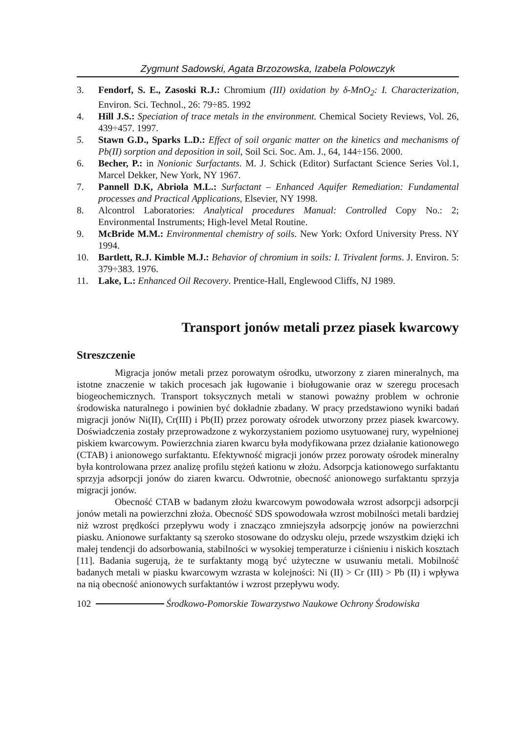Zygmunt Sadowski, Agata Brzozowska, Izabela Polowczyk
3. Fendorf, S. E., Zasoski R.J.: Chromium (III) oxidation by δ-MnO<sub>2</sub>: I. Characterization, Environ. Sci. Technol., 26: 79÷85. 1992
4. Hill J.S.: Speciation of trace metals in the environment. Chemical Society Reviews, Vol. 26, 439÷457. 1997.
5. Stawn G.D., Sparks L.D.: Effect of soil organic matter on the kinetics and mechanisms of Pb(II) sorption and deposition in soil, Soil Sci. Soc. Am. J., 64, 144÷156. 2000.
6. Becher, P.: in Nonionic Surfactants. M. J. Schick (Editor) Surfactant Science Series Vol.1, Marcel Dekker, New York, NY 1967.
7. Pannell D.K, Abriola M.L.: Surfactant – Enhanced Aquifer Remediation: Fundamental processes and Practical Applications, Elsevier, NY 1998.
8. Alcontrol Laboratories: Analytical procedures Manual: Controlled Copy No.: 2; Environmental Instruments; High-level Metal Routine.
9. McBride M.M.: Environmental chemistry of soils. New York: Oxford University Press. NY 1994.
10. Bartlett, R.J. Kimble M.J.: Behavior of chromium in soils: I. Trivalent forms. J. Environ. 5: 379÷383. 1976.
11. Lake, L.: Enhanced Oil Recovery. Prentice-Hall, Englewood Cliffs, NJ 1989.
Transport jonów metali przez piasek kwarcowy
Streszczenie
Migracja jonów metali przez porowatym ośrodku, utworzony z ziaren mineralnych, ma istotne znaczenie w takich procesach jak ługowanie i bioługowanie oraz w szeregu procesach biogeochemicznych. Transport toksycznych metali w stanowi poważny problem w ochronie środowiska naturalnego i powinien być dokładnie zbadany. W pracy przedstawiono wyniki badań migracji jonów Ni(II), Cr(III) i Pb(II) przez porowaty ośrodek utworzony przez piasek kwarcowy. Doświadczenia zostały przeprowadzone z wykorzystaniem poziomo usytuowanej rury, wypełnionej piskiem kwarcowym. Powierzchnia ziaren kwarcu była modyfikowana przez działanie kationowego (CTAB) i anionowego surfaktantu. Efektywność migracji jonów przez porowaty ośrodek mineralny była kontrolowana przez analizę profilu stężeń kationu w złożu. Adsorpcja kationowego surfaktantu sprzyja adsorpcji jonów do ziaren kwarcu. Odwrotnie, obecność anionowego surfaktantu sprzyja migracji jonów.
Obecność CTAB w badanym złożu kwarcowym powodowała wzrost adsorpcji adsorpcji jonów metali na powierzchni złoża. Obecność SDS spowodowała wzrost mobilności metali bardziej niż wzrost prędkości przepływu wody i znacząco zmniejszyła adsorpcję jonów na powierzchni piasku. Anionowe surfaktanty są szeroko stosowane do odzysku oleju, przede wszystkim dzięki ich małej tendencji do adsorbowania, stabilności w wysokiej temperaturze i ciśnieniu i niskich kosztach [11]. Badania sugerują, że te surfaktanty mogą być użyteczne w usuwaniu metali. Mobilność badanych metali w piasku kwarcowym wzrasta w kolejności: Ni (II) > Cr (III) > Pb (II) i wpływa na nią obecność anionowych surfaktantów i wzrost przepływu wody.
102 Środkowo-Pomorskie Towarzystwo Naukowe Ochrony Środowiska